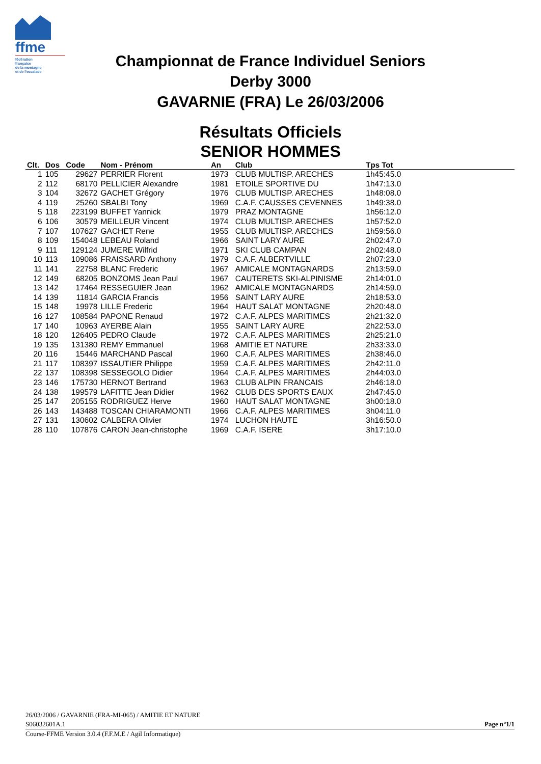ffme
fédération
française
de la montagne
et de l'escalade
Championnat de France Individuel Seniors
Derby 3000
GAVARNIE (FRA) Le 26/03/2006
Résultats Officiels
SENIOR HOMMES
| Clt. | Dos | Code | Nom - Prénom | An | Club | Tps Tot | |
| --- | --- | --- | --- | --- | --- | --- | --- |
| 1 | 105 | 29627 | PERRIER Florent | 1973 | CLUB MULTISP. ARECHES | 1h45:45.0 | |
| 2 | 112 | 68170 | PELLICIER Alexandre | 1981 | ETOILE SPORTIVE DU | 1h47:13.0 | |
| 3 | 104 | 32672 | GACHET Grégory | 1976 | CLUB MULTISP. ARECHES | 1h48:08.0 | |
| 4 | 119 | 25260 | SBALBI Tony | 1969 | C.A.F. CAUSSES CEVENNES | 1h49:38.0 | |
| 5 | 118 | 223199 | BUFFET Yannick | 1979 | PRAZ MONTAGNE | 1h56:12.0 | |
| 6 | 106 | 30579 | MEILLEUR Vincent | 1974 | CLUB MULTISP. ARECHES | 1h57:52.0 | |
| 7 | 107 | 107627 | GACHET Rene | 1955 | CLUB MULTISP. ARECHES | 1h59:56.0 | |
| 8 | 109 | 154048 | LEBEAU Roland | 1966 | SAINT LARY AURE | 2h02:47.0 | |
| 9 | 111 | 129124 | JUMERE Wilfrid | 1971 | SKI CLUB CAMPAN | 2h02:48.0 | |
| 10 | 113 | 109086 | FRAISSARD Anthony | 1979 | C.A.F. ALBERTVILLE | 2h07:23.0 | |
| 11 | 141 | 22758 | BLANC Frederic | 1967 | AMICALE MONTAGNARDS | 2h13:59.0 | |
| 12 | 149 | 68205 | BONZOMS Jean Paul | 1967 | CAUTERETS SKI-ALPINISME | 2h14:01.0 | |
| 13 | 142 | 17464 | RESSEGUIER Jean | 1962 | AMICALE MONTAGNARDS | 2h14:59.0 | |
| 14 | 139 | 11814 | GARCIA Francis | 1956 | SAINT LARY AURE | 2h18:53.0 | |
| 15 | 148 | 19978 | LILLE Frederic | 1964 | HAUT SALAT MONTAGNE | 2h20:48.0 | |
| 16 | 127 | 108584 | PAPONE Renaud | 1972 | C.A.F. ALPES MARITIMES | 2h21:32.0 | |
| 17 | 140 | 10963 | AYERBE Alain | 1955 | SAINT LARY AURE | 2h22:53.0 | |
| 18 | 120 | 126405 | PEDRO Claude | 1972 | C.A.F. ALPES MARITIMES | 2h25:21.0 | |
| 19 | 135 | 131380 | REMY Emmanuel | 1968 | AMITIE ET NATURE | 2h33:33.0 | |
| 20 | 116 | 15446 | MARCHAND Pascal | 1960 | C.A.F. ALPES MARITIMES | 2h38:46.0 | |
| 21 | 117 | 108397 | ISSAUTIER Philippe | 1959 | C.A.F. ALPES MARITIMES | 2h42:11.0 | |
| 22 | 137 | 108398 | SESSEGOLO Didier | 1964 | C.A.F. ALPES MARITIMES | 2h44:03.0 | |
| 23 | 146 | 175730 | HERNOT Bertrand | 1963 | CLUB ALPIN FRANCAIS | 2h46:18.0 | |
| 24 | 138 | 199579 | LAFITTE Jean Didier | 1962 | CLUB DES SPORTS EAUX | 2h47:45.0 | |
| 25 | 147 | 205155 | RODRIGUEZ Herve | 1960 | HAUT SALAT MONTAGNE | 3h00:18.0 | |
| 26 | 143 | 143488 | TOSCAN CHIARAMONTI | 1966 | C.A.F. ALPES MARITIMES | 3h04:11.0 | |
| 27 | 131 | 130602 | CALBERA Olivier | 1974 | LUCHON HAUTE | 3h16:50.0 | |
| 28 | 110 | 107876 | CARON Jean-christophe | 1969 | C.A.F. ISERE | 3h17:10.0 | |
26/03/2006 / GAVARNIE (FRA-MI-065) / AMITIE ET NATURE
S06032601A.1
Page n°1/1
Course-FFME Version 3.0.4 (F.F.M.E / Agil Informatique)